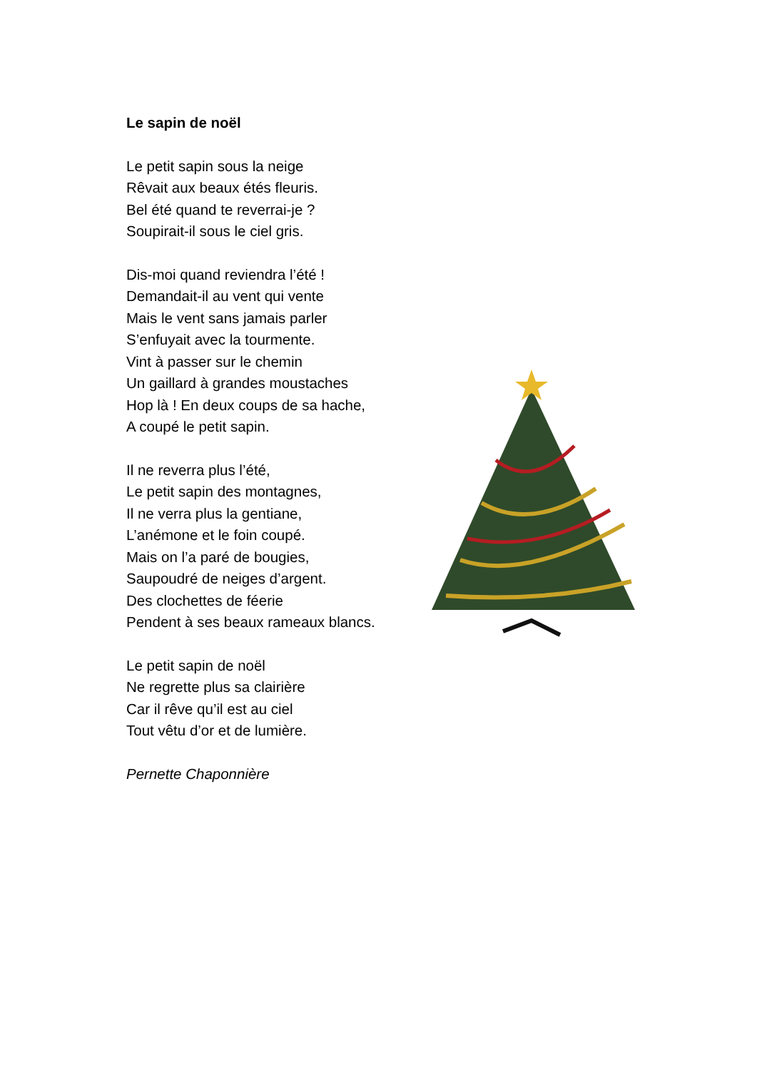Le sapin de noël
Le petit sapin sous la neige
Rêvait aux beaux étés fleuris.
Bel été quand te reverrai-je ?
Soupirait-il sous le ciel gris.
Dis-moi quand reviendra l’été !
Demandait-il au vent qui vente
Mais le vent sans jamais parler
S’enfuyait avec la tourmente.
Vint à passer sur le chemin
Un gaillard à grandes moustaches
Hop là ! En deux coups de sa hache,
A coupé le petit sapin.
Il ne reverra plus l’été,
Le petit sapin des montagnes,
Il ne verra plus la gentiane,
L’anémone et le foin coupé.
Mais on l’a paré de bougies,
Saupoudré de neiges d’argent.
Des clochettes de féerie
Pendent à ses beaux rameaux blancs.
Le petit sapin de noël
Ne regrette plus sa clairière
Car il rêve qu’il est au ciel
Tout vêtu d’or et de lumière.
Pernette Chaponnière